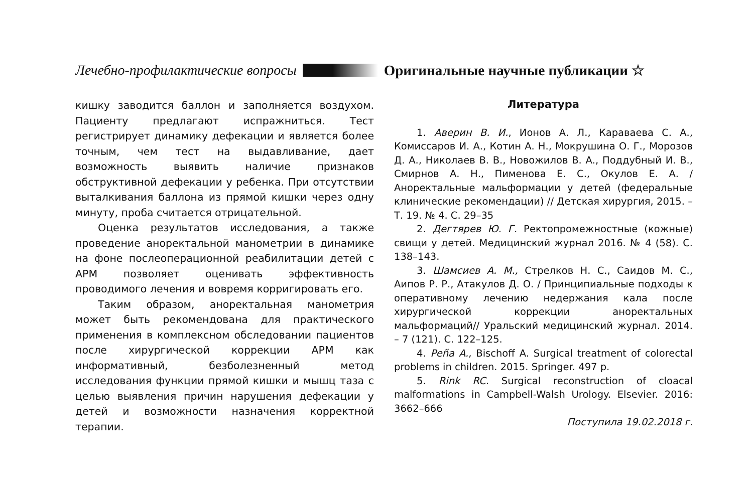Лечебно-профилактические вопросы Оригинальные научные публикации ☆
кишку заводится баллон и заполняется воздухом. Пациенту предлагают испражниться. Тест регистрирует динамику дефекации и является более точным, чем тест на выдавливание, дает возможность выявить наличие признаков обструктивной дефекации у ребенка. При отсутствии выталкивания баллона из прямой кишки через одну минуту, проба считается отрицательной.
Оценка результатов исследования, а также проведение аноректальной манометрии в динамике на фоне послеоперационной реабилитации детей с АРМ позволяет оценивать эффективность проводимого лечения и вовремя корригировать его.
Таким образом, аноректальная манометрия может быть рекомендована для практического применения в комплексном обследовании пациентов после хирургической коррекции АРМ как информативный, безболезненный метод исследования функции прямой кишки и мышц таза с целью выявления причин нарушения дефекации у детей и возможности назначения корректной терапии.
Литература
1. Аверин В. И., Ионов А. Л., Караваева С. А., Комиссаров И. А., Котин А. Н., Мокрушина О. Г., Морозов Д. А., Николаев В. В., Новожилов В. А., Поддубный И. В., Смирнов А. Н., Пименова Е. С., Окулов Е. А. / Аноректальные мальформации у детей (федеральные клинические рекомендации) // Детская хирургия, 2015. – Т. 19. № 4. С. 29–35
2. Дегтярев Ю. Г. Ректопромежностные (кожные) свищи у детей. Медицинский журнал 2016. № 4 (58). С. 138–143.
3. Шамсиев А. М., Стрелков Н. С., Саидов М. С., Аипов Р. Р., Атакулов Д. О. / Принципиальные подходы к оперативному лечению недержания кала после хирургической коррекции аноректальных мальформаций// Уральский медицинский журнал. 2014. – 7 (121). С. 122–125.
4. Peña A., Bischoff A. Surgical treatment of colorectal problems in children. 2015. Springer. 497 p.
5. Rink RC. Surgical reconstruction of cloacal malformations in Campbell-Walsh Urology. Elsevier. 2016: 3662–666
Поступила 19.02.2018 г.